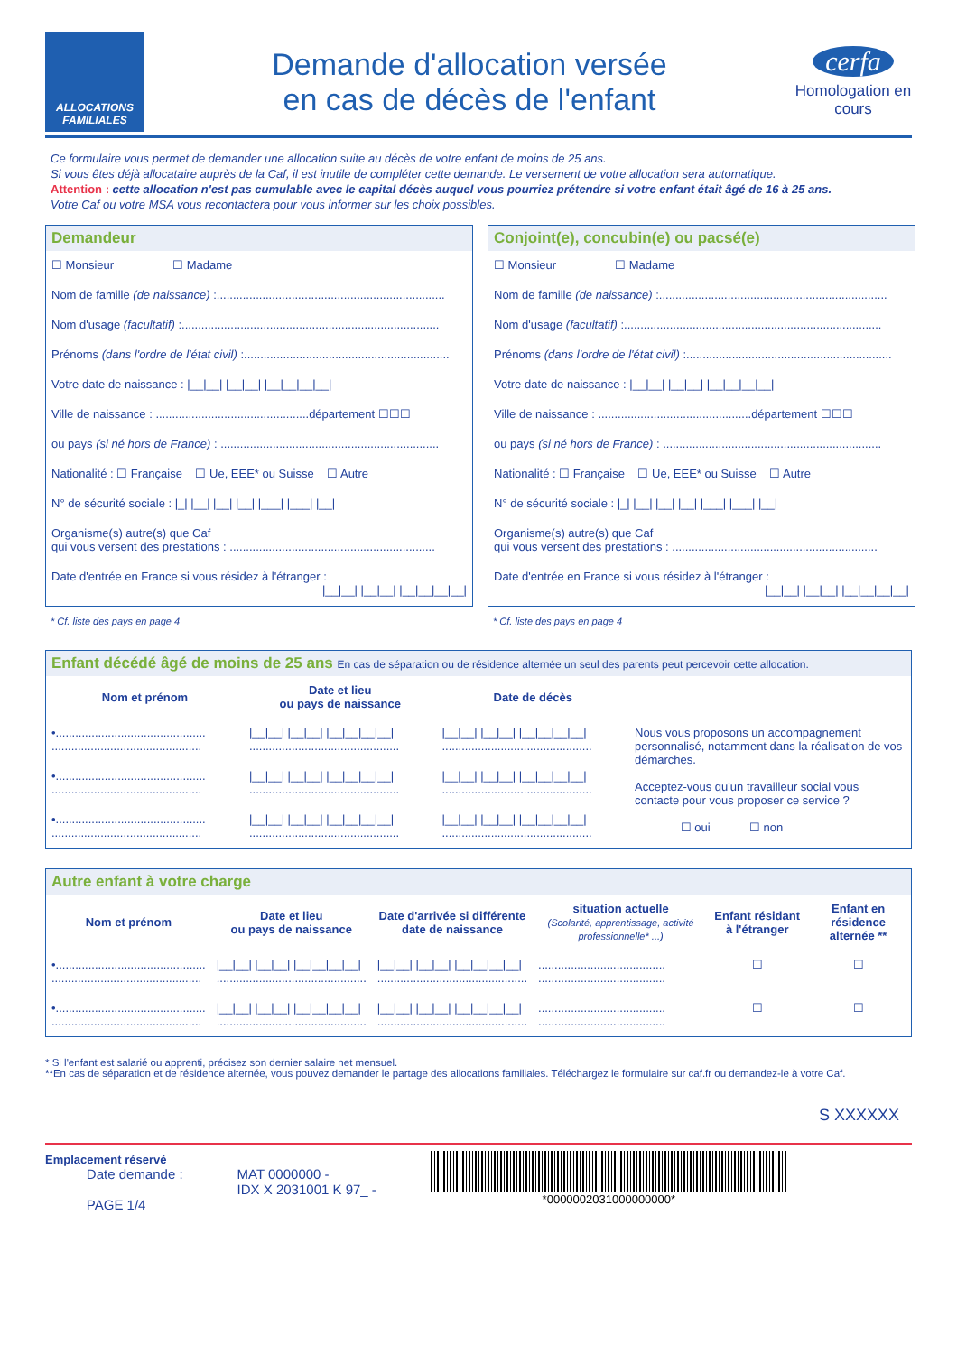ALLOCATIONS FAMILIALES
Demande d'allocation versée
en cas de décès de l'enfant
cerfa
Homologation en cours
Ce formulaire vous permet de demander une allocation suite au décès de votre enfant de moins de 25 ans.
Si vous êtes déjà allocataire auprès de la Caf, il est inutile de compléter cette demande. Le versement de votre allocation sera automatique.
Attention : cette allocation n'est pas cumulable avec le capital décès auquel vous pourriez prétendre si votre enfant était âgé de 16 à 25 ans.
Votre Caf ou votre MSA vous recontactera pour vous informer sur les choix possibles.
Demandeur
☐ Monsieur ☐ Madame
Nom de famille (de naissance) :......................................................................
Nom d'usage (facultatif) :...............................................................................
Prénoms (dans l'ordre de l'état civil) :...............................................................
Votre date de naissance : |__|__| |__|__| |__|__|__|__|
Ville de naissance : ...............................................département ☐☐☐
ou pays (si né hors de France) : ...................................................................
Nationalité : ☐ Française ☐ Ue, EEE* ou Suisse ☐ Autre
N° de sécurité sociale : |_| |__| |__| |__| |___| |___| |__|
Organisme(s) autre(s) que Caf
qui vous versent des prestations : ...............................................................
Date d'entrée en France si vous résidez à l'étranger :
|__|__| |__|__| |__|__|__|__|
* Cf. liste des pays en page 4
Conjoint(e), concubin(e) ou pacsé(e)
☐ Monsieur ☐ Madame
Nom de famille (de naissance) :......................................................................
Nom d'usage (facultatif) :...............................................................................
Prénoms (dans l'ordre de l'état civil) :...............................................................
Votre date de naissance : |__|__| |__|__| |__|__|__|__|
Ville de naissance : ...............................................département ☐☐☐
ou pays (si né hors de France) : ...................................................................
Nationalité : ☐ Française ☐ Ue, EEE* ou Suisse ☐ Autre
N° de sécurité sociale : |_| |__| |__| |__| |___| |___| |__|
Organisme(s) autre(s) que Caf
qui vous versent des prestations : ...............................................................
Date d'entrée en France si vous résidez à l'étranger :
|__|__| |__|__| |__|__|__|__|
* Cf. liste des pays en page 4
Enfant décédé âgé de moins de 25 ans En cas de séparation ou de résidence alternée un seul des parents peut percevoir cette allocation.
| Nom et prénom | Date et lieu ou pays de naissance | Date de décès | |
| --- | --- | --- | --- |
| •.............................................. .............................................. | /__/__/ /__/__/ /__/__/__/__/ .............................................. | /__/__/ /__/__/ /__/__/__/__/ .............................................. | Nous vous proposons un accompagnement personnalisé, notamment dans la réalisation de vos démarches. Acceptez-vous qu'un travailleur social vous contacte pour vous proposer ce service ? ☐ oui ☐ non |
| •.............................................. .............................................. | /__/__/ /__/__/ /__/__/__/__/ .............................................. | /__/__/ /__/__/ /__/__/__/__/ .............................................. | |
| •.............................................. .............................................. | /__/__/ /__/__/ /__/__/__/__/ .............................................. | /__/__/ /__/__/ /__/__/__/__/ .............................................. | |
Autre enfant à votre charge
| Nom et prénom | Date et lieu ou pays de naissance | Date d'arrivée si différente date de naissance | situation actuelle (Scolarité, apprentissage, activité professionnelle* ...) | Enfant résidant à l'étranger | Enfant en résidence alternée ** |
| --- | --- | --- | --- | --- | --- |
| •.............................................. .............................................. | /__/__/ /__/__/ /__/__/__/__/ .............................................. | /__/__/ /__/__/ /__/__/__/__/ .............................................. | ....................................... ....................................... | ☐ | ☐ |
| •.............................................. .............................................. | /__/__/ /__/__/ /__/__/__/__/ .............................................. | /__/__/ /__/__/ /__/__/__/__/ .............................................. | ....................................... ....................................... | ☐ | ☐ |
* Si l'enfant est salarié ou apprenti, précisez son dernier salaire net mensuel.
**En cas de séparation et de résidence alternée, vous pouvez demander le partage des allocations familiales. Téléchargez le formulaire sur caf.fr ou demandez-le à votre Caf.
S XXXXXX
Emplacement réservé
Date demande :
PAGE 1/4
MAT 0000000 -
IDX X 2031001 K 97_ -
*0000002031000000000*